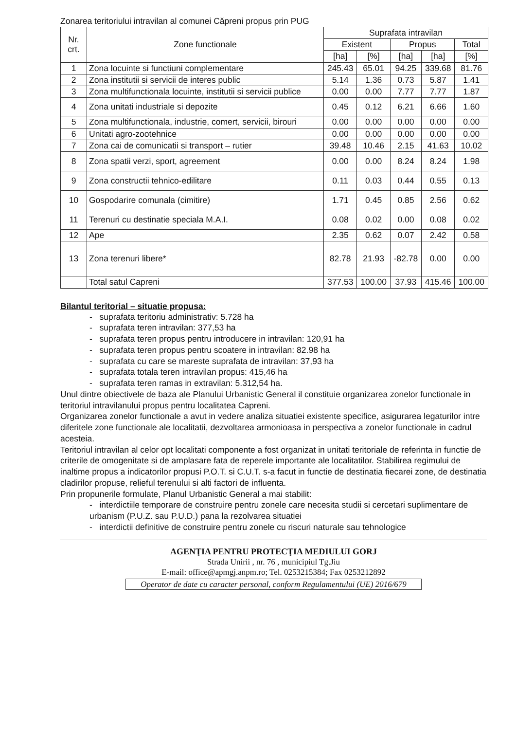Zonarea teritoriului intravilan al comunei Căpreni propus prin PUG
| Nr. crt. | Zone functionale | Suprafata intravilan | | | | |
| --- | --- | --- | --- | --- | --- | --- |
| | | Existent | | Propus | | Total |
| | | [ha] | [%] | [ha] | [ha] | [%] |
| 1 | Zona locuinte si functiuni complementare | 245.43 | 65.01 | 94.25 | 339.68 | 81.76 |
| 2 | Zona institutii si servicii de interes public | 5.14 | 1.36 | 0.73 | 5.87 | 1.41 |
| 3 | Zona multifunctionala locuinte, institutii si servicii publice | 0.00 | 0.00 | 7.77 | 7.77 | 1.87 |
| 4 | Zona unitati industriale si depozite | 0.45 | 0.12 | 6.21 | 6.66 | 1.60 |
| 5 | Zona multifunctionala, industrie, comert, servicii, birouri | 0.00 | 0.00 | 0.00 | 0.00 | 0.00 |
| 6 | Unitati agro-zootehnice | 0.00 | 0.00 | 0.00 | 0.00 | 0.00 |
| 7 | Zona cai de comunicatii si transport – rutier | 39.48 | 10.46 | 2.15 | 41.63 | 10.02 |
| 8 | Zona spatii verzi, sport, agreement | 0.00 | 0.00 | 8.24 | 8.24 | 1.98 |
| 9 | Zona constructii tehnico-edilitare | 0.11 | 0.03 | 0.44 | 0.55 | 0.13 |
| 10 | Gospodarire comunala (cimitire) | 1.71 | 0.45 | 0.85 | 2.56 | 0.62 |
| 11 | Terenuri cu destinatie speciala M.A.I. | 0.08 | 0.02 | 0.00 | 0.08 | 0.02 |
| 12 | Ape | 2.35 | 0.62 | 0.07 | 2.42 | 0.58 |
| 13 | Zona terenuri libere* | 82.78 | 21.93 | -82.78 | 0.00 | 0.00 |
| | Total satul Capreni | 377.53 | 100.00 | 37.93 | 415.46 | 100.00 |
Bilantul teritorial – situatie propusa:
- suprafata teritoriu administrativ: 5.728 ha
- suprafata teren intravilan: 377,53 ha
- suprafata teren propus pentru introducere in intravilan: 120,91 ha
- suprafata teren propus pentru scoatere in intravilan: 82.98 ha
- suprafata cu care se mareste suprafata de intravilan: 37,93 ha
- suprafata totala teren intravilan propus: 415,46 ha
- suprafata teren ramas in extravilan: 5.312,54 ha.
Unul dintre obiectivele de baza ale Planului Urbanistic General il constituie organizarea zonelor functionale in teritoriul intravilanului propus pentru localitatea Capreni.
Organizarea zonelor functionale a avut in vedere analiza situatiei existente specifice, asigurarea legaturilor intre diferitele zone functionale ale localitatii, dezvoltarea armonioasa in perspectiva a zonelor functionale in cadrul acesteia.
Teritoriul intravilan al celor opt localitati componente a fost organizat in unitati teritoriale de referinta in functie de criterile de omogenitate si de amplasare fata de reperele importante ale localitatilor. Stabilirea regimului de inaltime propus a indicatorilor propusi P.O.T. si C.U.T. s-a facut in functie de destinatia fiecarei zone, de destinatia cladirilor propuse, relieful terenului si alti factori de influenta.
Prin propunerile formulate, Planul Urbanistic General a mai stabilit:
- interdictiile temporare de construire pentru zonele care necesita studii si cercetari suplimentare de urbanism (P.U.Z. sau P.U.D.) pana la rezolvarea situatiei
- interdictii definitive de construire pentru zonele cu riscuri naturale sau tehnologice
AGENŢIA PENTRU PROTECŢIA MEDIULUI GORJ
Strada Unirii , nr. 76 , municipiul Tg.Jiu
E-mail: office@apmgj.anpm.ro; Tel. 0253215384; Fax 0253212892
Operator de date cu caracter personal, conform Regulamentului (UE) 2016/679